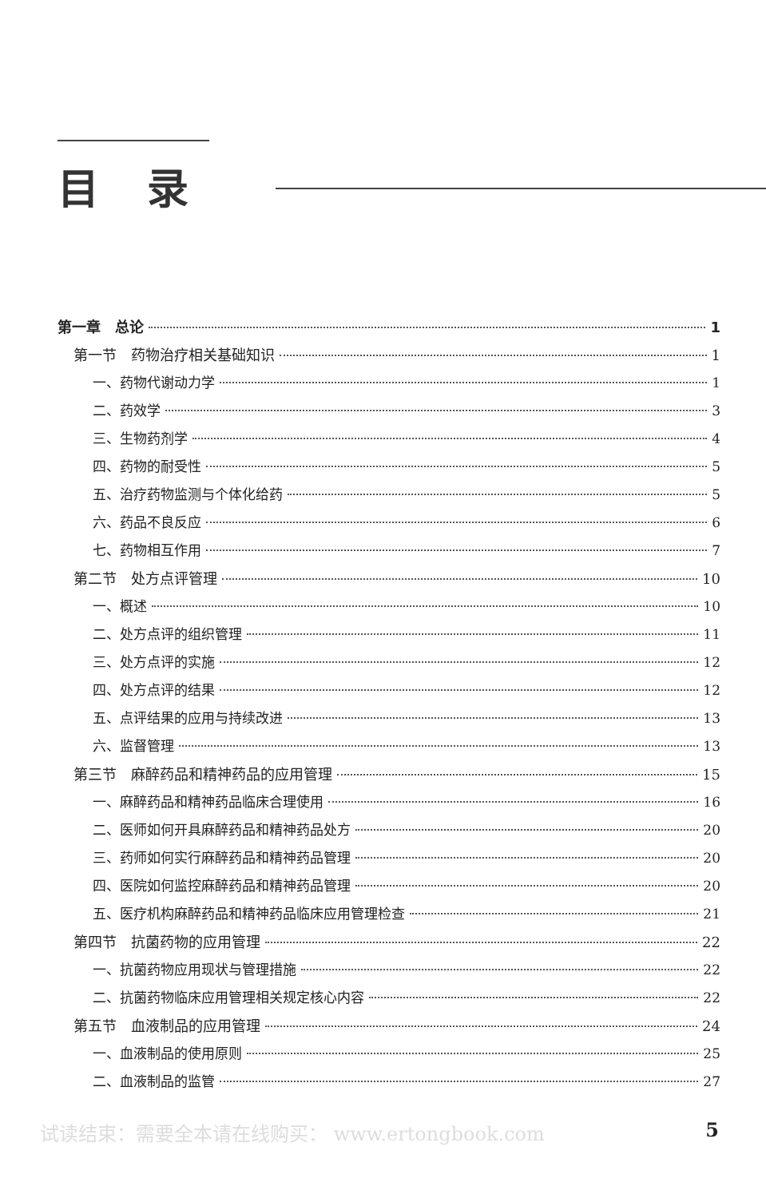目录
第一章　总论 1
第一节　药物治疗相关基础知识 1
一、药物代谢动力学 1
二、药效学 3
三、生物药剂学 4
四、药物的耐受性 5
五、治疗药物监测与个体化给药 5
六、药品不良反应 6
七、药物相互作用 7
第二节　处方点评管理 10
一、概述 10
二、处方点评的组织管理 11
三、处方点评的实施 12
四、处方点评的结果 12
五、点评结果的应用与持续改进 13
六、监督管理 13
第三节　麻醉药品和精神药品的应用管理 15
一、麻醉药品和精神药品临床合理使用 16
二、医师如何开具麻醉药品和精神药品处方 20
三、药师如何实行麻醉药品和精神药品管理 20
四、医院如何监控麻醉药品和精神药品管理 20
五、医疗机构麻醉药品和精神药品临床应用管理检查 21
第四节　抗菌药物的应用管理 22
一、抗菌药物应用现状与管理措施 22
二、抗菌药物临床应用管理相关规定核心内容 22
第五节　血液制品的应用管理 24
一、血液制品的使用原则 25
二、血液制品的监管 27
试读结束：需要全本请在线购买： www.ertongbook.com 5